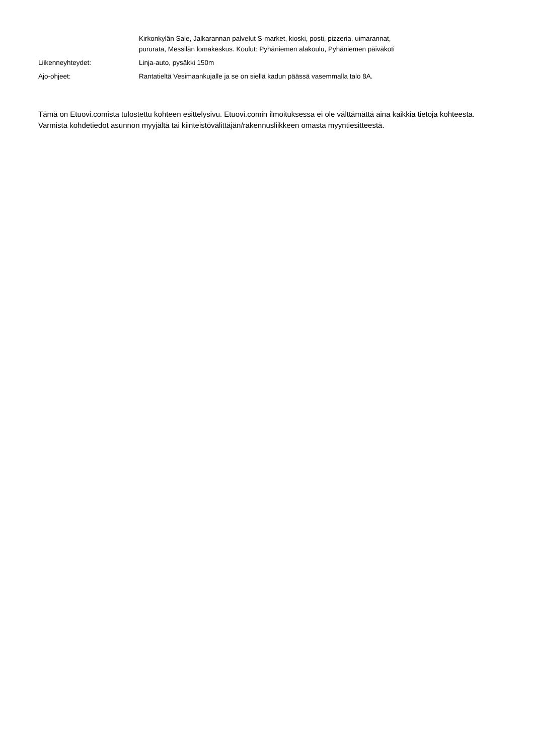Kirkonkylän Sale, Jalkarannan palvelut S-market, kioski, posti, pizzeria, uimarannat, pururata, Messilän lomakeskus. Koulut: Pyhäniemen alakoulu, Pyhäniemen päiväkoti
Liikenneyhteydet: Linja-auto, pysäkki 150m
Ajo-ohjeet: Rantatieltä Vesimaankujalle ja se on siellä kadun päässä vasemmalla talo 8A.
Tämä on Etuovi.comista tulostettu kohteen esittelysivu. Etuovi.comin ilmoituksessa ei ole välttämättä aina kaikkia tietoja kohteesta. Varmista kohdetiedot asunnon myyjältä tai kiinteistövälittäjän/rakennusliikkeen omasta myyntiesitteestä.